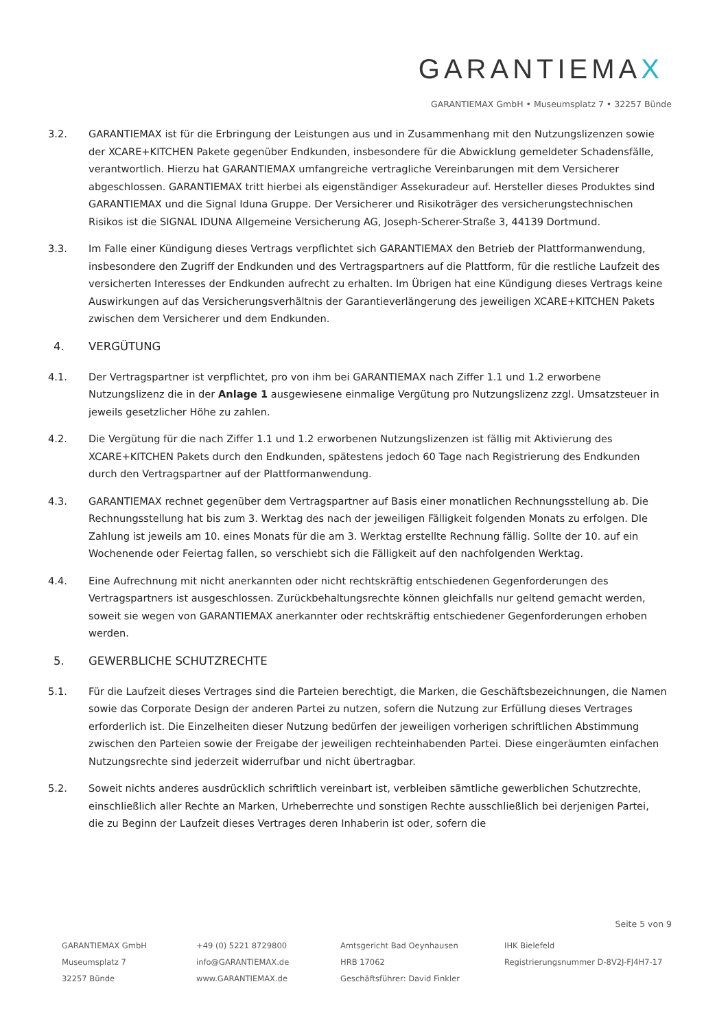GARANTIEMAX
GARANTIEMAX GmbH • Museumsplatz 7 • 32257 Bünde
3.2. GARANTIEMAX ist für die Erbringung der Leistungen aus und in Zusammenhang mit den Nutzungslizenzen sowie der XCARE+KITCHEN Pakete gegenüber Endkunden, insbesondere für die Abwicklung gemeldeter Schadensfälle, verantwortlich. Hierzu hat GARANTIEMAX umfangreiche vertragliche Vereinbarungen mit dem Versicherer abgeschlossen. GARANTIEMAX tritt hierbei als eigenständiger Assekuradeur auf. Hersteller dieses Produktes sind GARANTIEMAX und die Signal Iduna Gruppe. Der Versicherer und Risikoträger des versicherungstechnischen Risikos ist die SIGNAL IDUNA Allgemeine Versicherung AG, Joseph-Scherer-Straße 3, 44139 Dortmund.
3.3. Im Falle einer Kündigung dieses Vertrags verpflichtet sich GARANTIEMAX den Betrieb der Plattformanwendung, insbesondere den Zugriff der Endkunden und des Vertragspartners auf die Plattform, für die restliche Laufzeit des versicherten Interesses der Endkunden aufrecht zu erhalten. Im Übrigen hat eine Kündigung dieses Vertrags keine Auswirkungen auf das Versicherungsverhältnis der Garantieverlängerung des jeweiligen XCARE+KITCHEN Pakets zwischen dem Versicherer und dem Endkunden.
4. VERGÜTUNG
4.1. Der Vertragspartner ist verpflichtet, pro von ihm bei GARANTIEMAX nach Ziffer 1.1 und 1.2 erworbene Nutzungslizenz die in der Anlage 1 ausgewiesene einmalige Vergütung pro Nutzungslizenz zzgl. Umsatzsteuer in jeweils gesetzlicher Höhe zu zahlen.
4.2. Die Vergütung für die nach Ziffer 1.1 und 1.2 erworbenen Nutzungslizenzen ist fällig mit Aktivierung des XCARE+KITCHEN Pakets durch den Endkunden, spätestens jedoch 60 Tage nach Registrierung des Endkunden durch den Vertragspartner auf der Plattformanwendung.
4.3. GARANTIEMAX rechnet gegenüber dem Vertragspartner auf Basis einer monatlichen Rechnungsstellung ab. Die Rechnungsstellung hat bis zum 3. Werktag des nach der jeweiligen Fälligkeit folgenden Monats zu erfolgen. DIe Zahlung ist jeweils am 10. eines Monats für die am 3. Werktag erstellte Rechnung fällig. Sollte der 10. auf ein Wochenende oder Feiertag fallen, so verschiebt sich die Fälligkeit auf den nachfolgenden Werktag.
4.4. Eine Aufrechnung mit nicht anerkannten oder nicht rechtskräftig entschiedenen Gegenforderungen des Vertragspartners ist ausgeschlossen. Zurückbehaltungsrechte können gleichfalls nur geltend gemacht werden, soweit sie wegen von GARANTIEMAX anerkannter oder rechtskräftig entschiedener Gegenforderungen erhoben werden.
5. GEWERBLICHE SCHUTZRECHTE
5.1. Für die Laufzeit dieses Vertrages sind die Parteien berechtigt, die Marken, die Geschäftsbezeichnungen, die Namen sowie das Corporate Design der anderen Partei zu nutzen, sofern die Nutzung zur Erfüllung dieses Vertrages erforderlich ist. Die Einzelheiten dieser Nutzung bedürfen der jeweiligen vorherigen schriftlichen Abstimmung zwischen den Parteien sowie der Freigabe der jeweiligen rechteinhabenden Partei. Diese eingeräumten einfachen Nutzungsrechte sind jederzeit widerrufbar und nicht übertragbar.
5.2. Soweit nichts anderes ausdrücklich schriftlich vereinbart ist, verbleiben sämtliche gewerblichen Schutzrechte, einschließlich aller Rechte an Marken, Urheberrechte und sonstigen Rechte ausschließlich bei derjenigen Partei, die zu Beginn der Laufzeit dieses Vertrages deren Inhaberin ist oder, sofern die
Seite 5 von 9
GARANTIEMAX GmbH
Museumsplatz 7
32257 Bünde
+49 (0) 5221 8729800
info@GARANTIEMAX.de
www.GARANTIEMAX.de
Amtsgericht Bad Oeynhausen
HRB 17062
Geschäftsführer: David Finkler
IHK Bielefeld
Registrierungsnummer D-8V2J-FJ4H7-17